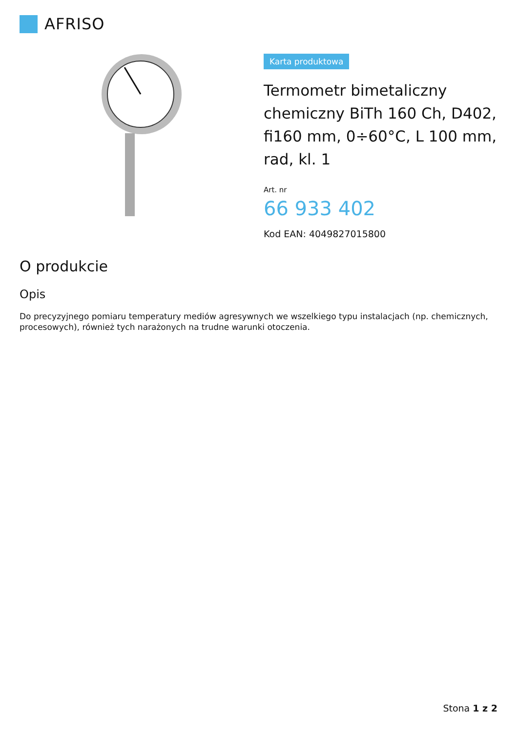AFRISO
Karta produktowa
Termometr bimetaliczny chemiczny BiTh 160 Ch, D402, fi160 mm, 0÷60°C, L 100 mm, rad, kl. 1
Art. nr
66 933 402
Kod EAN: 4049827015800
O produkcie
Opis
Do precyzyjnego pomiaru temperatury mediów agresywnych we wszelkiego typu instalacjach (np. chemicznych, procesowych), również tych narażonych na trudne warunki otoczenia.
Stona 1 z 2